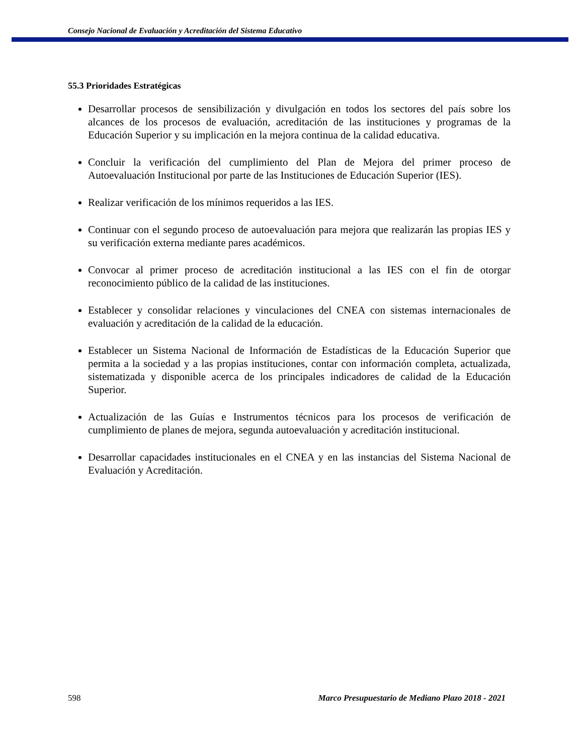Consejo Nacional de Evaluación y Acreditación del Sistema Educativo
55.3 Prioridades Estratégicas
Desarrollar procesos de sensibilización y divulgación en todos los sectores del país sobre los alcances de los procesos de evaluación, acreditación de las instituciones y programas de la Educación Superior y su implicación en la mejora continua de la calidad educativa.
Concluir la verificación del cumplimiento del Plan de Mejora del primer proceso de Autoevaluación Institucional por parte de las Instituciones de Educación Superior (IES).
Realizar verificación de los mínimos requeridos a las IES.
Continuar con el segundo proceso de autoevaluación para mejora que realizarán las propias IES y su verificación externa mediante pares académicos.
Convocar al primer proceso de acreditación institucional a las IES con el fin de otorgar reconocimiento público de la calidad de las instituciones.
Establecer y consolidar relaciones y vinculaciones del CNEA con sistemas internacionales de evaluación y acreditación de la calidad de la educación.
Establecer un Sistema Nacional de Información de Estadísticas de la Educación Superior que permita a la sociedad y a las propias instituciones, contar con información completa, actualizada, sistematizada y disponible acerca de los principales indicadores de calidad de la Educación Superior.
Actualización de las Guías e Instrumentos técnicos para los procesos de verificación de cumplimiento de planes de mejora, segunda autoevaluación y acreditación institucional.
Desarrollar capacidades institucionales en el CNEA y en las instancias del Sistema Nacional de Evaluación y Acreditación.
598 Marco Presupuestario de Mediano Plazo 2018 - 2021